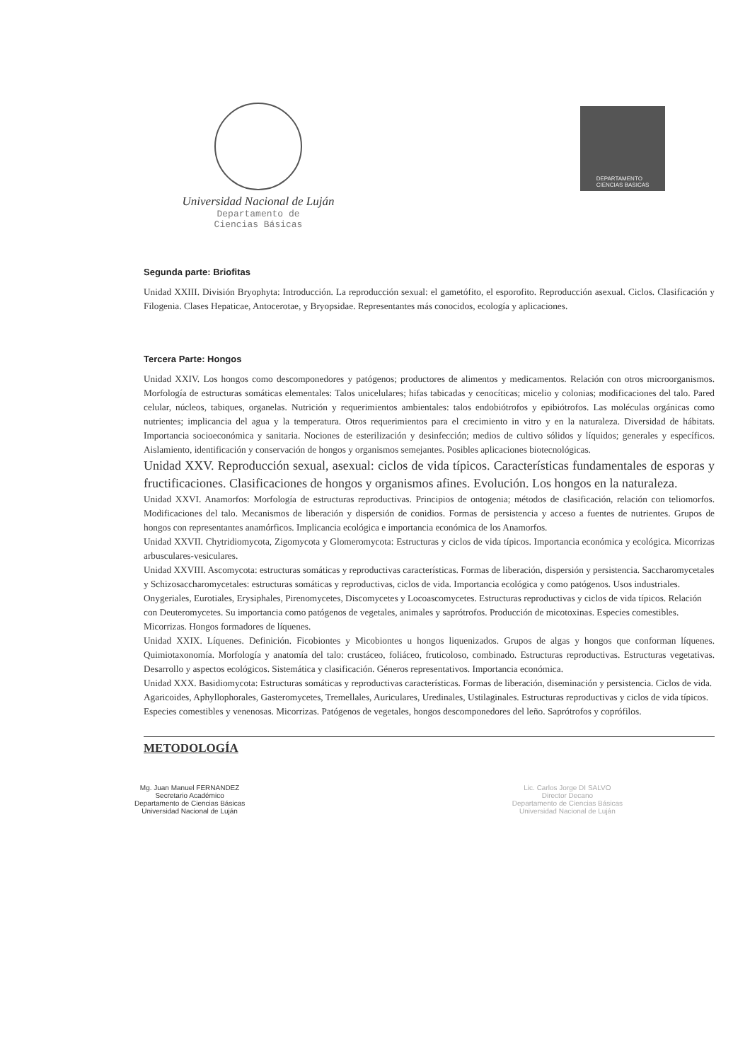Universidad Nacional de Luján
Departamento de
Ciencias Básicas
DEPARTAMENTO
CIENCIAS BASICAS
Segunda parte: Briofitas
Unidad XXIII. División Bryophyta: Introducción. La reproducción sexual: el gametófito, el esporofito. Reproducción asexual. Ciclos. Clasificación y Filogenia. Clases Hepaticae, Antocerotae, y Bryopsidae. Representantes más conocidos, ecología y aplicaciones.
Tercera Parte: Hongos
Unidad XXIV. Los hongos como descomponedores y patógenos; productores de alimentos y medicamentos. Relación con otros microorganismos. Morfología de estructuras somáticas elementales: Talos unicelulares; hifas tabicadas y cenocíticas; micelio y colonias; modificaciones del talo. Pared celular, núcleos, tabiques, organelas. Nutrición y requerimientos ambientales: talos endobiótrofos y epibiótrofos. Las moléculas orgánicas como nutrientes; implicancia del agua y la temperatura. Otros requerimientos para el crecimiento in vitro y en la naturaleza. Diversidad de hábitats. Importancia socioeconómica y sanitaria. Nociones de esterilización y desinfección; medios de cultivo sólidos y líquidos; generales y específicos. Aislamiento, identificación y conservación de hongos y organismos semejantes. Posibles aplicaciones biotecnológicas.
Unidad XXV. Reproducción sexual, asexual: ciclos de vida típicos. Características fundamentales de esporas y fructificaciones. Clasificaciones de hongos y organismos afines. Evolución. Los hongos en la naturaleza.
Unidad XXVI. Anamorfos: Morfología de estructuras reproductivas. Principios de ontogenia; métodos de clasificación, relación con teliomorfos. Modificaciones del talo. Mecanismos de liberación y dispersión de conidios. Formas de persistencia y acceso a fuentes de nutrientes. Grupos de hongos con representantes anamórficos. Implicancia ecológica e importancia económica de los Anamorfos.
Unidad XXVII. Chytridiomycota, Zigomycota y Glomeromycota: Estructuras y ciclos de vida típicos. Importancia económica y ecológica. Micorrizas arbusculares-vesiculares.
Unidad XXVIII. Ascomycota: estructuras somáticas y reproductivas características. Formas de liberación, dispersión y persistencia. Saccharomycetales y Schizosaccharomycetales: estructuras somáticas y reproductivas, ciclos de vida. Importancia ecológica y como patógenos. Usos industriales. Onygeriales, Eurotiales, Erysiphales, Pirenomycetes, Discomycetes y Locoascomycetes. Estructuras reproductivas y ciclos de vida típicos. Relación con Deuteromycetes. Su importancia como patógenos de vegetales, animales y saprótrofos. Producción de micotoxinas. Especies comestibles. Micorrizas. Hongos formadores de líquenes.
Unidad XXIX. Líquenes. Definición. Ficobiontes y Micobiontes u hongos liquenizados. Grupos de algas y hongos que conforman líquenes. Quimiotaxonomía. Morfología y anatomía del talo: crustáceo, foliáceo, fruticoloso, combinado. Estructuras reproductivas. Estructuras vegetativas. Desarrollo y aspectos ecológicos. Sistemática y clasificación. Géneros representativos. Importancia económica.
Unidad XXX. Basidiomycota: Estructuras somáticas y reproductivas características. Formas de liberación, diseminación y persistencia. Ciclos de vida. Agaricoides, Aphyllophorales, Gasteromycetes, Tremellales, Auriculares, Uredinales, Ustilaginales. Estructuras reproductivas y ciclos de vida típicos. Especies comestibles y venenosas. Micorrizas. Patógenos de vegetales, hongos descomponedores del leño. Saprótrofos y coprófilos.
METODOLOGÍA
Mg. Juan Manuel FERNANDEZ
Secretario Académico
Departamento de Ciencias Básicas
Universidad Nacional de Luján
Lic. Carlos Jorge DI SALVO
Director Decano
Departamento de Ciencias Básicas
Universidad Nacional de Luján